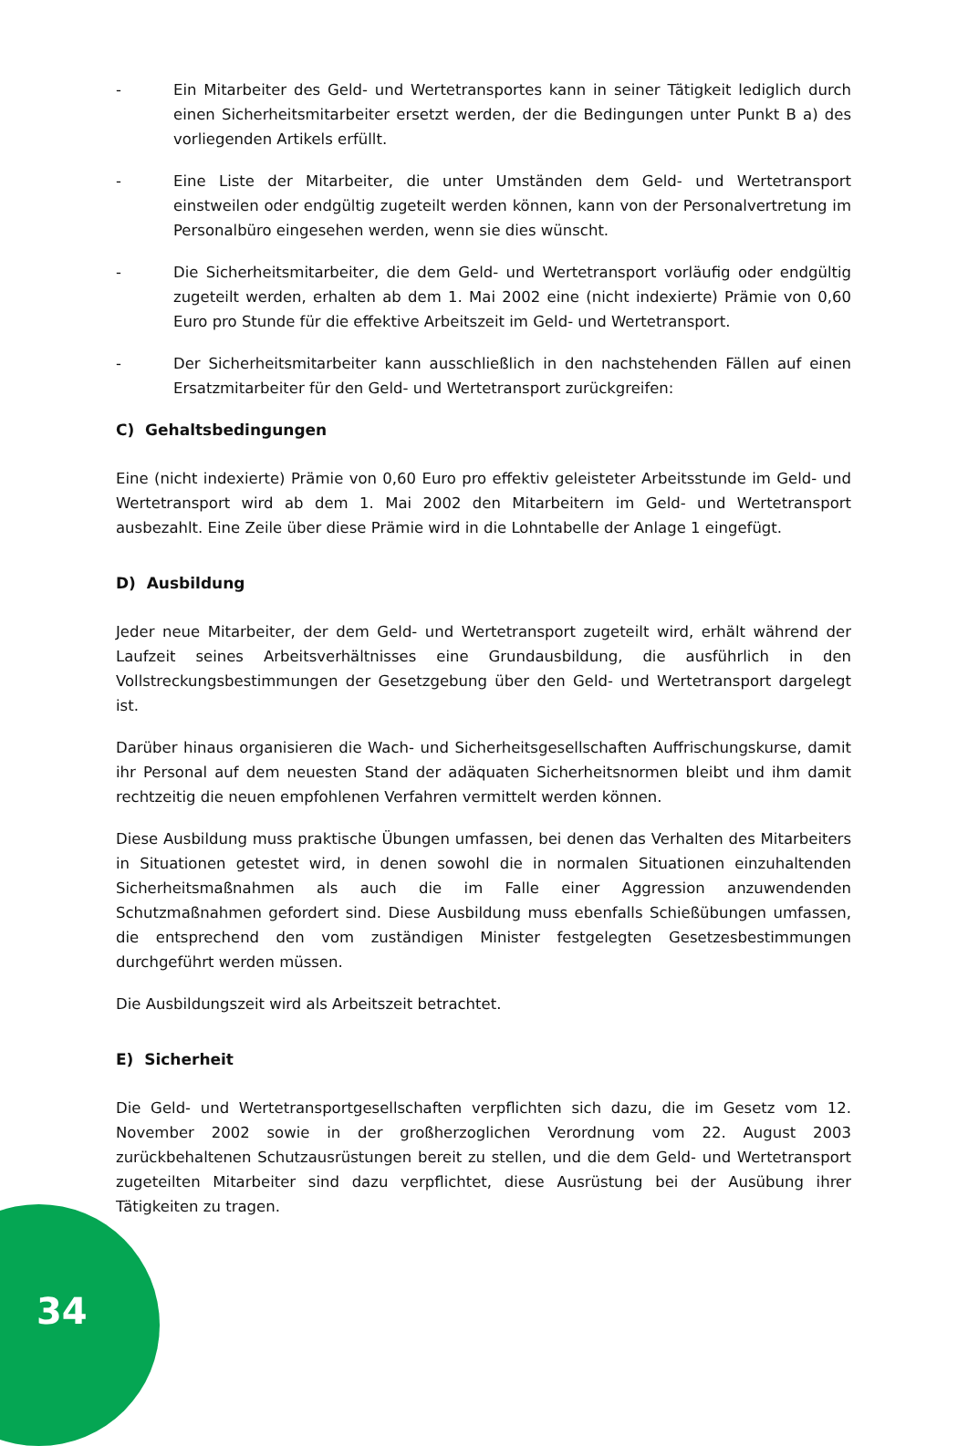- Ein Mitarbeiter des Geld- und Wertetransportes kann in seiner Tätigkeit lediglich durch einen Sicherheitsmitarbeiter ersetzt werden, der die Bedingungen unter Punkt B a) des vorliegenden Artikels erfüllt.
- Eine Liste der Mitarbeiter, die unter Umständen dem Geld- und Wertetransport einstweilen oder endgültig zugeteilt werden können, kann von der Personalvertretung im Personalbüro eingesehen werden, wenn sie dies wünscht.
- Die Sicherheitsmitarbeiter, die dem Geld- und Wertetransport vorläufig oder endgültig zugeteilt werden, erhalten ab dem 1. Mai 2002 eine (nicht indexierte) Prämie von 0,60 Euro pro Stunde für die effektive Arbeitszeit im Geld- und Wertetransport.
- Der Sicherheitsmitarbeiter kann ausschließlich in den nachstehenden Fällen auf einen Ersatzmitarbeiter für den Geld- und Wertetransport zurückgreifen:
C) Gehaltsbedingungen
Eine (nicht indexierte) Prämie von 0,60 Euro pro effektiv geleisteter Arbeitsstunde im Geld- und Wertetransport wird ab dem 1. Mai 2002 den Mitarbeitern im Geld- und Wertetransport ausbezahlt. Eine Zeile über diese Prämie wird in die Lohntabelle der Anlage 1 eingefügt.
D) Ausbildung
Jeder neue Mitarbeiter, der dem Geld- und Wertetransport zugeteilt wird, erhält während der Laufzeit seines Arbeitsverhältnisses eine Grundausbildung, die ausführlich in den Vollstreckungsbestimmungen der Gesetzgebung über den Geld- und Wertetransport dargelegt ist.
Darüber hinaus organisieren die Wach- und Sicherheitsgesellschaften Auffrischungskurse, damit ihr Personal auf dem neuesten Stand der adäquaten Sicherheitsnormen bleibt und ihm damit rechtzeitig die neuen empfohlenen Verfahren vermittelt werden können.
Diese Ausbildung muss praktische Übungen umfassen, bei denen das Verhalten des Mitarbeiters in Situationen getestet wird, in denen sowohl die in normalen Situationen einzuhaltenden Sicherheitsmaßnahmen als auch die im Falle einer Aggression anzuwendenden Schutzmaßnahmen gefordert sind. Diese Ausbildung muss ebenfalls Schießübungen umfassen, die entsprechend den vom zuständigen Minister festgelegten Gesetzesbestimmungen durchgeführt werden müssen.
Die Ausbildungszeit wird als Arbeitszeit betrachtet.
E) Sicherheit
Die Geld- und Wertetransportgesellschaften verpflichten sich dazu, die im Gesetz vom 12. November 2002 sowie in der großherzoglichen Verordnung vom 22. August 2003 zurückbehaltenen Schutzausrüstungen bereit zu stellen, und die dem Geld- und Wertetransport zugeteilten Mitarbeiter sind dazu verpflichtet, diese Ausrüstung bei der Ausübung ihrer Tätigkeiten zu tragen.
34